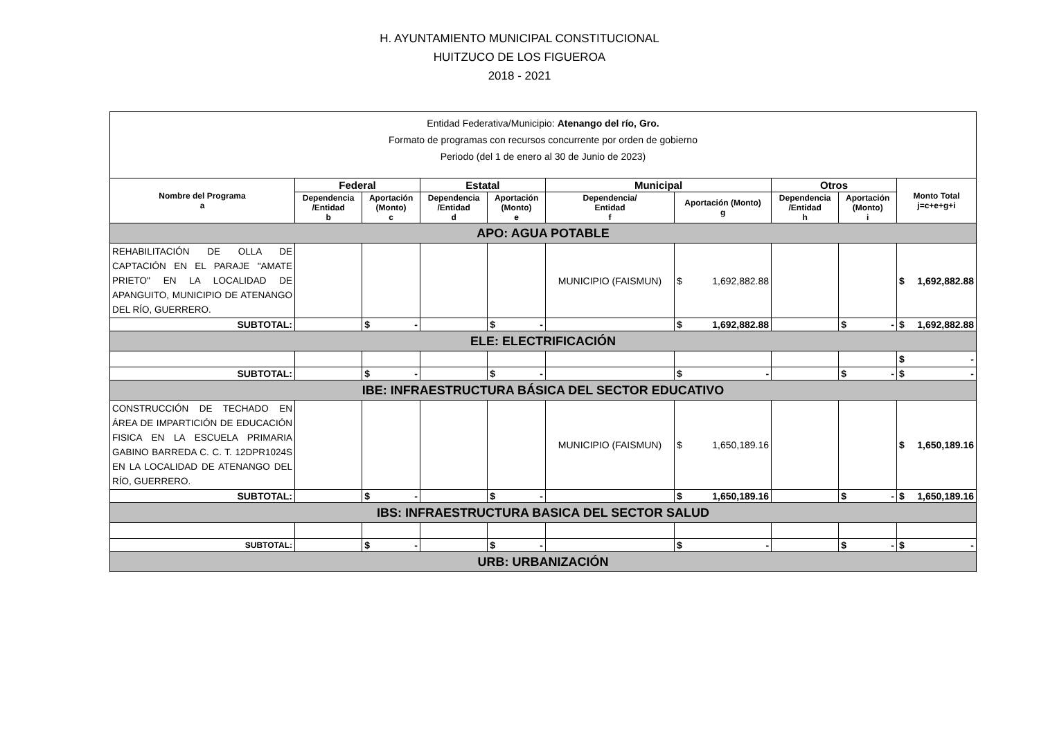H. AYUNTAMIENTO MUNICIPAL CONSTITUCIONAL
HUITZUCO DE LOS FIGUEROA
2018 - 2021
| Entidad Federativa/Municipio: Atenango del río, Gro. Formato de programas con recursos concurrente por orden de gobierno Periodo (del 1 de enero al 30 de Junio de 2023) | | | | | | | | | |
| Nombre del Programa a | Federal | | Estatal | | Municipal | | Otros | | Monto Total j=c+e+g+i |
| | Dependencia /Entidad b | Aportación (Monto) c | Dependencia /Entidad d | Aportación (Monto) e | Dependencia/ Entidad f | Aportación (Monto) g | Dependencia /Entidad h | Aportación (Monto) i | |
| APO: AGUA POTABLE | | | | | | | | | |
| REHABILITACIÓN DE OLLA DE CAPTACIÓN EN EL PARAJE "AMATE PRIETO" EN LA LOCALIDAD DE APANGUITO, MUNICIPIO DE ATENANGO DEL RÍO, GUERRERO. | | | | | MUNICIPIO (FAISMUN) | $ 1,692,882.88 | | | $ 1,692,882.88 |
| SUBTOTAL: | | $ - | | $ - | | $ 1,692,882.88 | | $ - | $ 1,692,882.88 |
| ELE: ELECTRIFICACIÓN | | | | | | | | | |
| | | | | | | | | | $ - |
| SUBTOTAL: | | $ - | | $ - | | $ - | | $ - | $ - |
| IBE: INFRAESTRUCTURA BÁSICA DEL SECTOR EDUCATIVO | | | | | | | | | |
| CONSTRUCCIÓN DE TECHADO EN ÁREA DE IMPARTICIÓN DE EDUCACIÓN FISICA EN LA ESCUELA PRIMARIA GABINO BARREDA C. C. T. 12DPR1024S EN LA LOCALIDAD DE ATENANGO DEL RÍO, GUERRERO. | | | | | MUNICIPIO (FAISMUN) | $ 1,650,189.16 | | | $ 1,650,189.16 |
| SUBTOTAL: | | $ - | | $ - | | $ 1,650,189.16 | | $ - | $ 1,650,189.16 |
| IBS: INFRAESTRUCTURA BASICA DEL SECTOR SALUD | | | | | | | | | |
| SUBTOTAL: | | $ - | | $ - | | $ - | | $ - | $ - |
| URB: URBANIZACIÓN | | | | | | | | | |